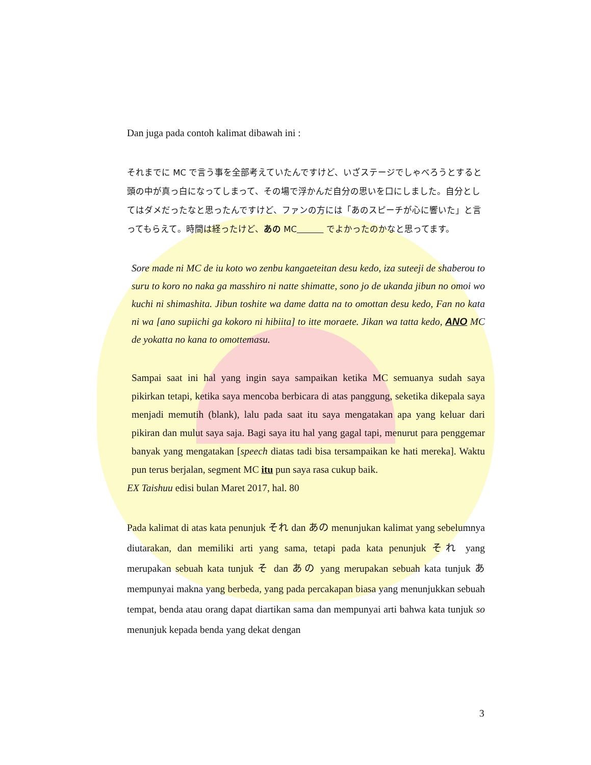Dan juga pada contoh kalimat dibawah ini :
それまでに MC で言う事を全部考えていたんですけど、いざステージでしゃべろうとすると頭の中が真っ白になってしまって、その場で浮かんだ自分の思いを口にしました。自分としてはダメだったなと思ったんですけど、ファンの方には「あのスピーチが心に響いた」と言ってもらえて。時間は経ったけど、あの MC でよかったのかなと思ってます。
Sore made ni MC de iu koto wo zenbu kangaeteitan desu kedo, iza suteeji de shaberou to suru to koro no naka ga masshiro ni natte shimatte, sono jo de ukanda jibun no omoi wo kuchi ni shimashita. Jibun toshite wa dame datta na to omottan desu kedo, Fan no kata ni wa [ano supiichi ga kokoro ni hibiita] to itte moraete. Jikan wa tatta kedo, ANO MC de yokatta no kana to omottemasu.
Sampai saat ini hal yang ingin saya sampaikan ketika MC semuanya sudah saya pikirkan tetapi, ketika saya mencoba berbicara di atas panggung, seketika dikepala saya menjadi memutih (blank), lalu pada saat itu saya mengatakan apa yang keluar dari pikiran dan mulut saya saja. Bagi saya itu hal yang gagal tapi, menurut para penggemar banyak yang mengatakan [speech diatas tadi bisa tersampaikan ke hati mereka]. Waktu pun terus berjalan, segment MC itu pun saya rasa cukup baik.
EX Taishuu edisi bulan Maret 2017, hal. 80
Pada kalimat di atas kata penunjuk それ dan あの menunjukan kalimat yang sebelumnya diutarakan, dan memiliki arti yang sama, tetapi pada kata penunjuk それ yang merupakan sebuah kata tunjuk そ dan あの yang merupakan sebuah kata tunjuk あ mempunyai makna yang berbeda, yang pada percakapan biasa yang menunjukkan sebuah tempat, benda atau orang dapat diartikan sama dan mempunyai arti bahwa kata tunjuk so menunjuk kepada benda yang dekat dengan
3